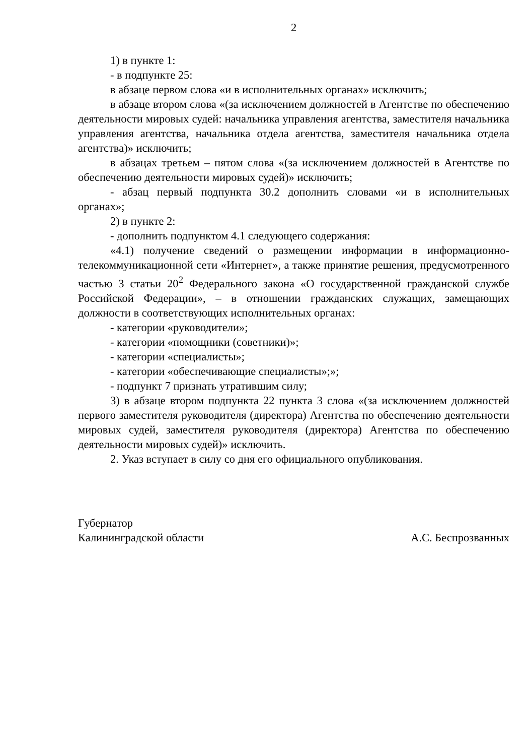2
1) в пункте 1:
- в подпункте 25:
в абзаце первом слова «и в исполнительных органах» исключить;
в абзаце втором слова «(за исключением должностей в Агентстве по обеспечению деятельности мировых судей: начальника управления агентства, заместителя начальника управления агентства, начальника отдела агентства, заместителя начальника отдела агентства)» исключить;
в абзацах третьем – пятом слова «(за исключением должностей в Агентстве по обеспечению деятельности мировых судей)» исключить;
- абзац первый подпункта 30.2 дополнить словами «и в исполнительных органах»;
2) в пункте 2:
- дополнить подпунктом 4.1 следующего содержания:
«4.1) получение сведений о размещении информации в информационно-телекоммуникационной сети «Интернет», а также принятие решения, предусмотренного частью 3 статьи 20<sup>2</sup> Федерального закона «О государственной гражданской службе Российской Федерации», – в отношении гражданских служащих, замещающих должности в соответствующих исполнительных органах:
- категории «руководители»;
- категории «помощники (советники)»;
- категории «специалисты»;
- категории «обеспечивающие специалисты»;»;
- подпункт 7 признать утратившим силу;
3) в абзаце втором подпункта 22 пункта 3 слова «(за исключением должностей первого заместителя руководителя (директора) Агентства по обеспечению деятельности мировых судей, заместителя руководителя (директора) Агентства по обеспечению деятельности мировых судей)» исключить.
2. Указ вступает в силу со дня его официального опубликования.
Губернатор
Калининградской области
А.С. Беспрозванных